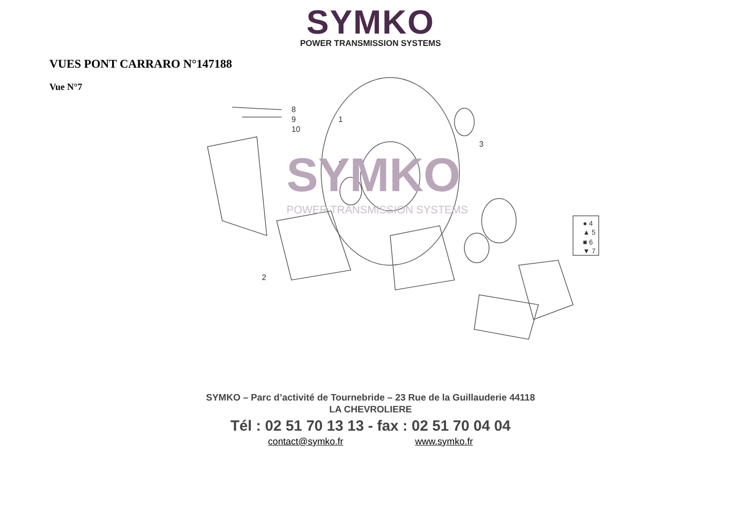SYMKO
POWER TRANSMISSION SYSTEMS
VUES PONT CARRARO N°147188
Vue N°7
8
9
10
1
3
3
2
● 4
▲ 5
■ 6
▼ 7
SYMKO
POWER TRANSMISSION SYSTEMS
SYMKO – Parc d’activité de Tournebride – 23 Rue de la Guillauderie 44118
LA CHEVROLIERE
Tél : 02 51 70 13 13 - fax : 02 51 70 04 04
contact@symko.fr www.symko.fr